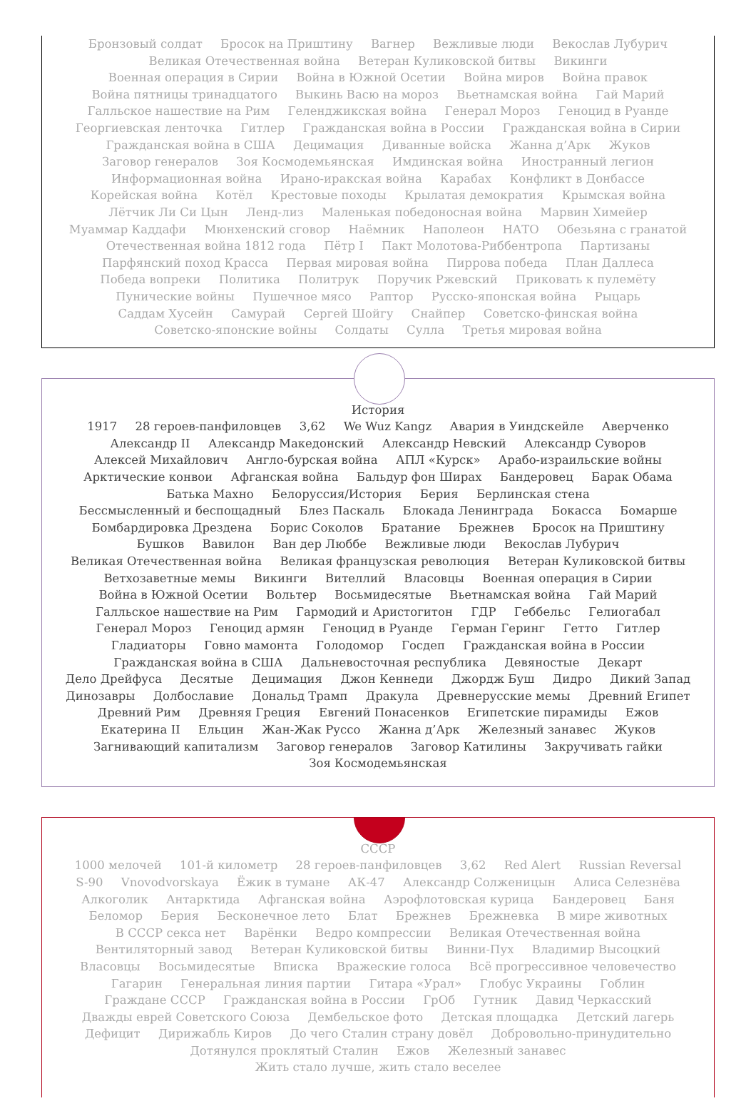Бронзовый солдат Бросок на Приштину Вагнер Вежливые люди Векослав Лубурич Великая Отечественная война Ветеран Куликовской битвы Викинги Военная операция в Сирии Война в Южной Осетии Война миров Война правок Война пятницы тринадцатого Выкинь Васю на мороз Вьетнамская война Гай Марий Галльское нашествие на Рим Геленджикская война Генерал Мороз Геноцид в Руанде Георгиевская ленточка Гитлер Гражданская война в России Гражданская война в Сирии Гражданская война в США Децимация Диванные войска Жанна д’Арк Жуков Заговор генералов Зоя Космодемьянская Имдинская война Иностранный легион Информационная война Ирано-иракская война Карабах Конфликт в Донбассе Корейская война Котёл Крестовые походы Крылатая демократия Крымская война Лётчик Ли Си Цын Ленд-лиз Маленькая победоносная война Марвин Химейер Муаммар Каддафи Мюнхенский сговор Наёмник Наполеон НАТО Обезьяна с гранатой Отечественная война 1812 года Пётр I Пакт Молотова-Риббентропа Партизаны Парфянский поход Красса Первая мировая война Пиррова победа План Даллеса Победа вопреки Политика Политрук Поручик Ржевский Приковать к пулемёту Пунические войны Пушечное мясо Раптор Русско-японская война Рыцарь Саддам Хусейн Самурай Сергей Шойгу Снайпер Советско-финская война Советско-японские войны Солдаты Сулла Третья мировая война
История
1917 28 героев-панфиловцев 3,62 We Wuz Kangz Авария в Уиндскейле Аверченко Александр II Александр Македонский Александр Невский Александр Суворов Алексей Михайлович Англо-бурская война АПЛ «Курск» Арабо-израильские войны Арктические конвои Афганская война Бальдур фон Ширах Бандеровец Барак Обама Батька Махно Белоруссия/История Берия Берлинская стена Бессмысленный и беспощадный Блез Паскаль Блокада Ленинграда Бокасса Бомарше Бомбардировка Дрездена Борис Соколов Братание Брежнев Бросок на Приштину Бушков Вавилон Ван дер Люббе Вежливые люди Векослав Лубурич Великая Отечественная война Великая французская революция Ветеран Куликовской битвы Ветхозаветные мемы Викинги Вителлий Власовцы Военная операция в Сирии Война в Южной Осетии Вольтер Восьмидесятые Вьетнамская война Гай Марий Галльское нашествие на Рим Гармодий и Аристогитон ГДР Геббельс Гелиогабал Генерал Мороз Геноцид армян Геноцид в Руанде Герман Геринг Гетто Гитлер Гладиаторы Говно мамонта Голодомор Госдеп Гражданская война в России Гражданская война в США Дальневосточная республика Девяностые Декарт Дело Дрейфуса Десятые Децимация Джон Кеннеди Джордж Буш Дидро Дикий Запад Динозавры Долбославие Дональд Трамп Дракула Древнерусские мемы Древний Египет Древний Рим Древняя Греция Евгений Понасенков Египетские пирамиды Ежов Екатерина II Ельцин Жан-Жак Руссо Жанна д’Арк Железный занавес Жуков Загнивающий капитализм Заговор генералов Заговор Катилины Закручивать гайки Зоя Космодемьянская
СССР
1000 мелочей 101-й километр 28 героев-панфиловцев 3,62 Red Alert Russian Reversal S-90 Vnovodvorskaya Ёжик в тумане АК-47 Александр Солженицын Алиса Селезнёва Алкоголик Антарктида Афганская война Аэрофлотовская курица Бандеровец Баня Беломор Берия Бесконечное лето Блат Брежнев Брежневка В мире животных В СССР секса нет Варёнки Ведро компрессии Великая Отечественная война Вентиляторный завод Ветеран Куликовской битвы Винни-Пух Владимир Высоцкий Власовцы Восьмидесятые Вписка Вражеские голоса Всё прогрессивное человечество Гагарин Генеральная линия партии Гитара «Урал» Глобус Украины Гоблин Граждане СССР Гражданская война в России ГрОб Гутник Давид Черкасский Дважды еврей Советского Союза Дембельское фото Детская площадка Детский лагерь Дефицит Дирижабль Киров До чего Сталин страну довёл Добровольно-принудительно Дотянулся проклятый Сталин Ежов Железный занавес Жить стало лучше, жить стало веселее